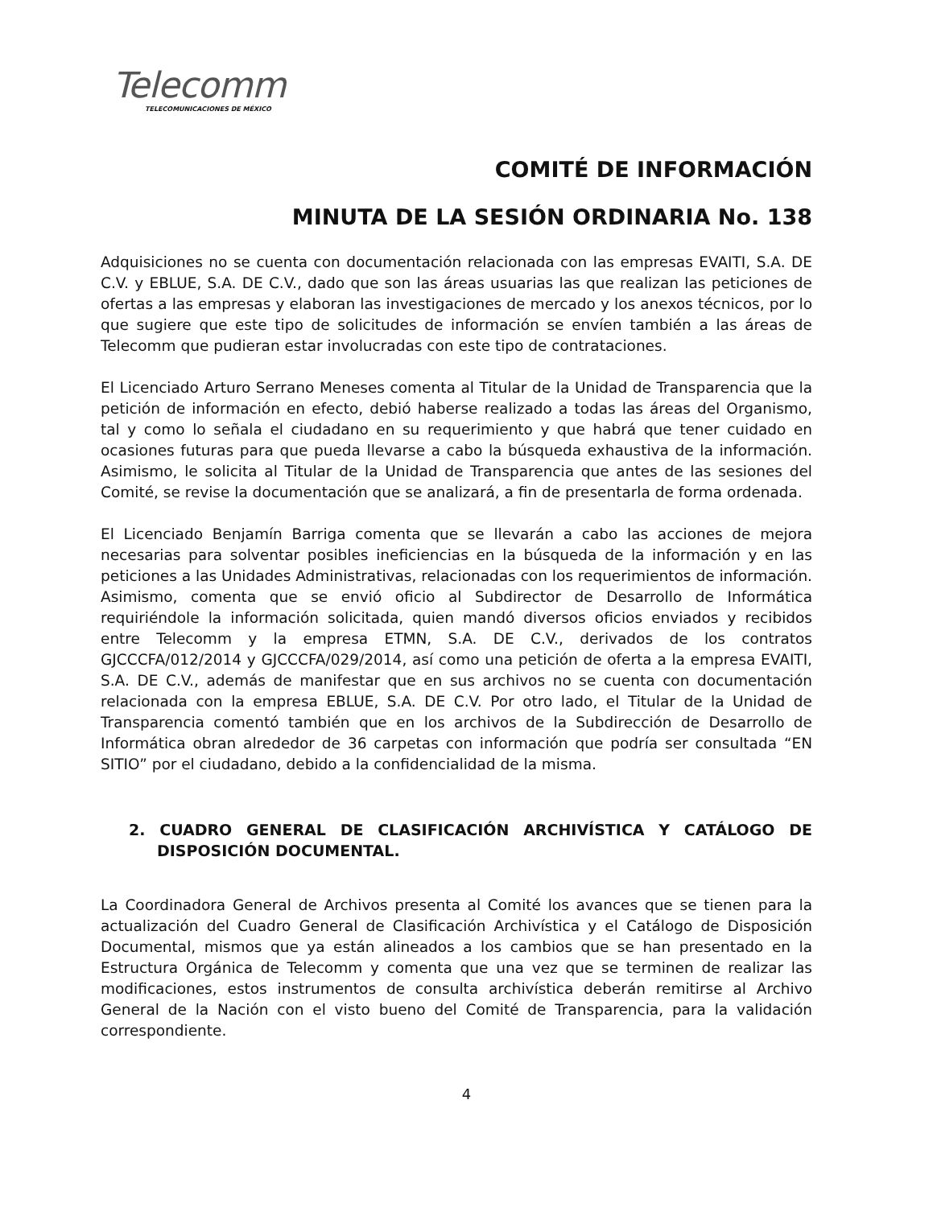Telecomm
TELECOMUNICACIONES DE MÉXICO
COMITÉ DE INFORMACIÓN
MINUTA DE LA SESIÓN ORDINARIA No. 138
Adquisiciones no se cuenta con documentación relacionada con las empresas EVAITI, S.A. DE C.V. y EBLUE, S.A. DE C.V., dado que son las áreas usuarias las que realizan las peticiones de ofertas a las empresas y elaboran las investigaciones de mercado y los anexos técnicos, por lo que sugiere que este tipo de solicitudes de información se envíen también a las áreas de Telecomm que pudieran estar involucradas con este tipo de contrataciones.
El Licenciado Arturo Serrano Meneses comenta al Titular de la Unidad de Transparencia que la petición de información en efecto, debió haberse realizado a todas las áreas del Organismo, tal y como lo señala el ciudadano en su requerimiento y que habrá que tener cuidado en ocasiones futuras para que pueda llevarse a cabo la búsqueda exhaustiva de la información. Asimismo, le solicita al Titular de la Unidad de Transparencia que antes de las sesiones del Comité, se revise la documentación que se analizará, a fin de presentarla de forma ordenada.
El Licenciado Benjamín Barriga comenta que se llevarán a cabo las acciones de mejora necesarias para solventar posibles ineficiencias en la búsqueda de la información y en las peticiones a las Unidades Administrativas, relacionadas con los requerimientos de información. Asimismo, comenta que se envió oficio al Subdirector de Desarrollo de Informática requiriéndole la información solicitada, quien mandó diversos oficios enviados y recibidos entre Telecomm y la empresa ETMN, S.A. DE C.V., derivados de los contratos GJCCCFA/012/2014 y GJCCCFA/029/2014, así como una petición de oferta a la empresa EVAITI, S.A. DE C.V., además de manifestar que en sus archivos no se cuenta con documentación relacionada con la empresa EBLUE, S.A. DE C.V. Por otro lado, el Titular de la Unidad de Transparencia comentó también que en los archivos de la Subdirección de Desarrollo de Informática obran alrededor de 36 carpetas con información que podría ser consultada “EN SITIO” por el ciudadano, debido a la confidencialidad de la misma.
2. CUADRO GENERAL DE CLASIFICACIÓN ARCHIVÍSTICA Y CATÁLOGO DE DISPOSICIÓN DOCUMENTAL.
La Coordinadora General de Archivos presenta al Comité los avances que se tienen para la actualización del Cuadro General de Clasificación Archivística y el Catálogo de Disposición Documental, mismos que ya están alineados a los cambios que se han presentado en la Estructura Orgánica de Telecomm y comenta que una vez que se terminen de realizar las modificaciones, estos instrumentos de consulta archivística deberán remitirse al Archivo General de la Nación con el visto bueno del Comité de Transparencia, para la validación correspondiente.
4